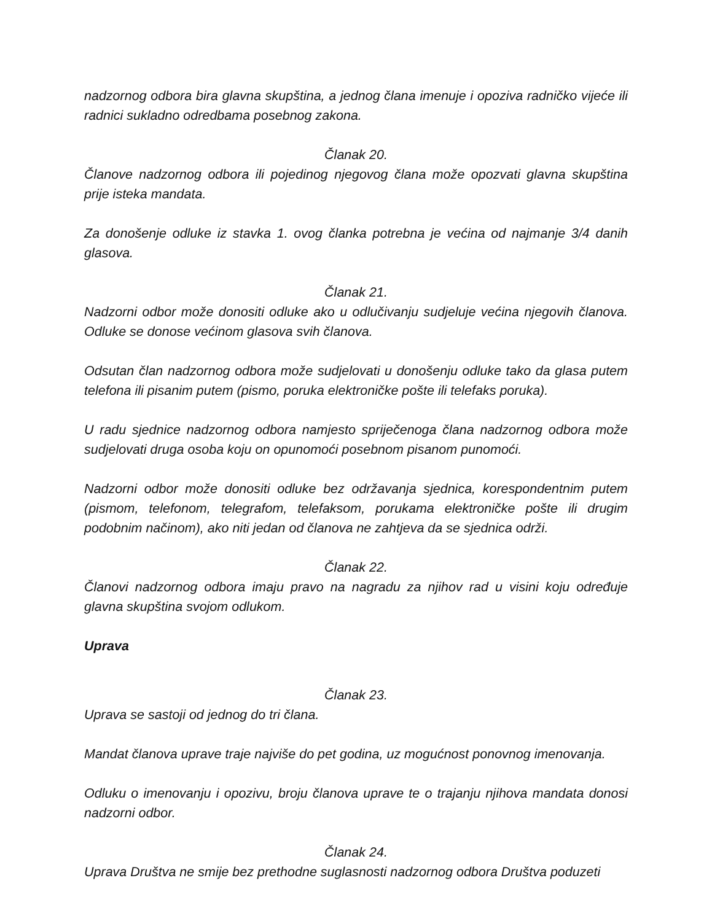nadzornog odbora bira glavna skupština, a jednog člana imenuje i opoziva radničko vijeće ili radnici sukladno odredbama posebnog zakona.
Članak 20.
Članove nadzornog odbora ili pojedinog njegovog člana može opozvati glavna skupština prije isteka mandata.
Za donošenje odluke iz stavka 1. ovog članka potrebna je većina od najmanje 3/4 danih glasova.
Članak 21.
Nadzorni odbor može donositi odluke ako u odlučivanju sudjeluje većina njegovih članova. Odluke se donose većinom glasova svih članova.
Odsutan član nadzornog odbora može sudjelovati u donošenju odluke tako da glasa putem telefona ili pisanim putem (pismo, poruka elektroničke pošte ili telefaks poruka).
U radu sjednice nadzornog odbora namjesto spriječenoga člana nadzornog odbora može sudjelovati druga osoba koju on opunomoći posebnom pisanom punomoći.
Nadzorni odbor može donositi odluke bez održavanja sjednica, korespondentnim putem (pismom, telefonom, telegrafom, telefaksom, porukama elektroničke pošte ili drugim podobnim načinom), ako niti jedan od članova ne zahtjeva da se sjednica održi.
Članak 22.
Članovi nadzornog odbora imaju pravo na nagradu za njihov rad u visini koju određuje glavna skupština svojom odlukom.
Uprava
Članak 23.
Uprava se sastoji od jednog do tri člana.
Mandat članova uprave traje najviše do pet godina, uz mogućnost ponovnog imenovanja.
Odluku o imenovanju i opozivu, broju članova uprave te o trajanju njihova mandata donosi nadzorni odbor.
Članak 24.
Uprava Društva ne smije bez prethodne suglasnosti nadzornog odbora Društva poduzeti